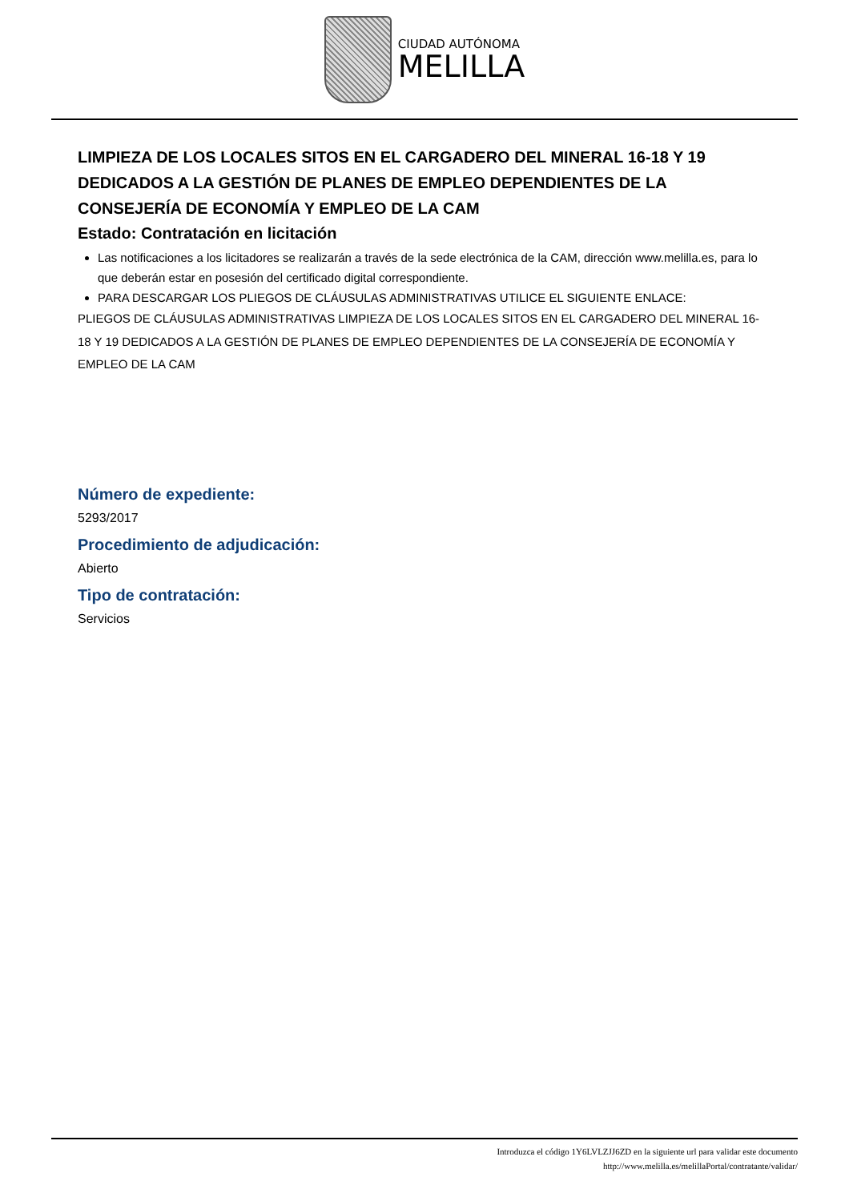CIUDAD AUTÓNOMA
MELILLA
LIMPIEZA DE LOS LOCALES SITOS EN EL CARGADERO DEL MINERAL 16-18 Y 19 DEDICADOS A LA GESTIÓN DE PLANES DE EMPLEO DEPENDIENTES DE LA CONSEJERÍA DE ECONOMÍA Y EMPLEO DE LA CAM
Estado: Contratación en licitación
Las notificaciones a los licitadores se realizarán a través de la sede electrónica de la CAM, dirección www.melilla.es, para lo que deberán estar en posesión del certificado digital correspondiente.
PARA DESCARGAR LOS PLIEGOS DE CLÁUSULAS ADMINISTRATIVAS UTILICE EL SIGUIENTE ENLACE:
PLIEGOS DE CLÁUSULAS ADMINISTRATIVAS LIMPIEZA DE LOS LOCALES SITOS EN EL CARGADERO DEL MINERAL 16-18 Y 19 DEDICADOS A LA GESTIÓN DE PLANES DE EMPLEO DEPENDIENTES DE LA CONSEJERÍA DE ECONOMÍA Y EMPLEO DE LA CAM
Número de expediente:
5293/2017
Procedimiento de adjudicación:
Abierto
Tipo de contratación:
Servicios
Introduzca el código 1Y6LVLZJJ6ZD en la siguiente url para validar este documento
http://www.melilla.es/melillaPortal/contratante/validar/